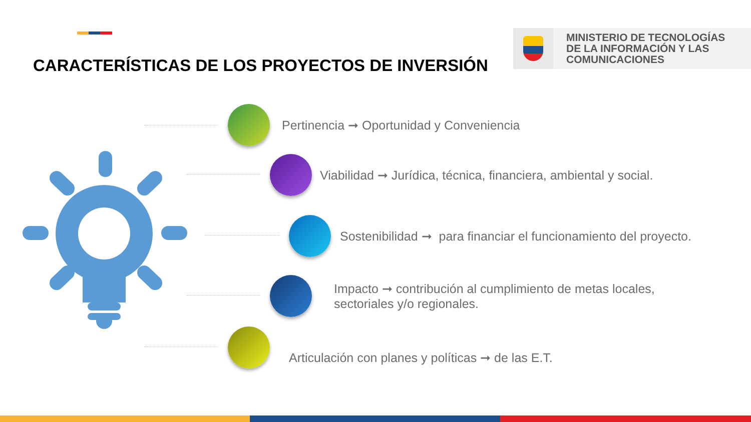CARACTERÍSTICAS DE LOS PROYECTOS DE INVERSIÓN
MINISTERIO DE TECNOLOGÍAS
DE LA INFORMACIÓN Y LAS
COMUNICACIONES
Pertinencia ➞ Oportunidad y Conveniencia
Viabilidad ➞ Jurídica, técnica, financiera, ambiental y social.
Sostenibilidad ➞ para financiar el funcionamiento del proyecto.
Impacto ➞ contribución al cumplimiento de metas locales,
sectoriales y/o regionales.
Articulación con planes y políticas ➞ de las E.T.